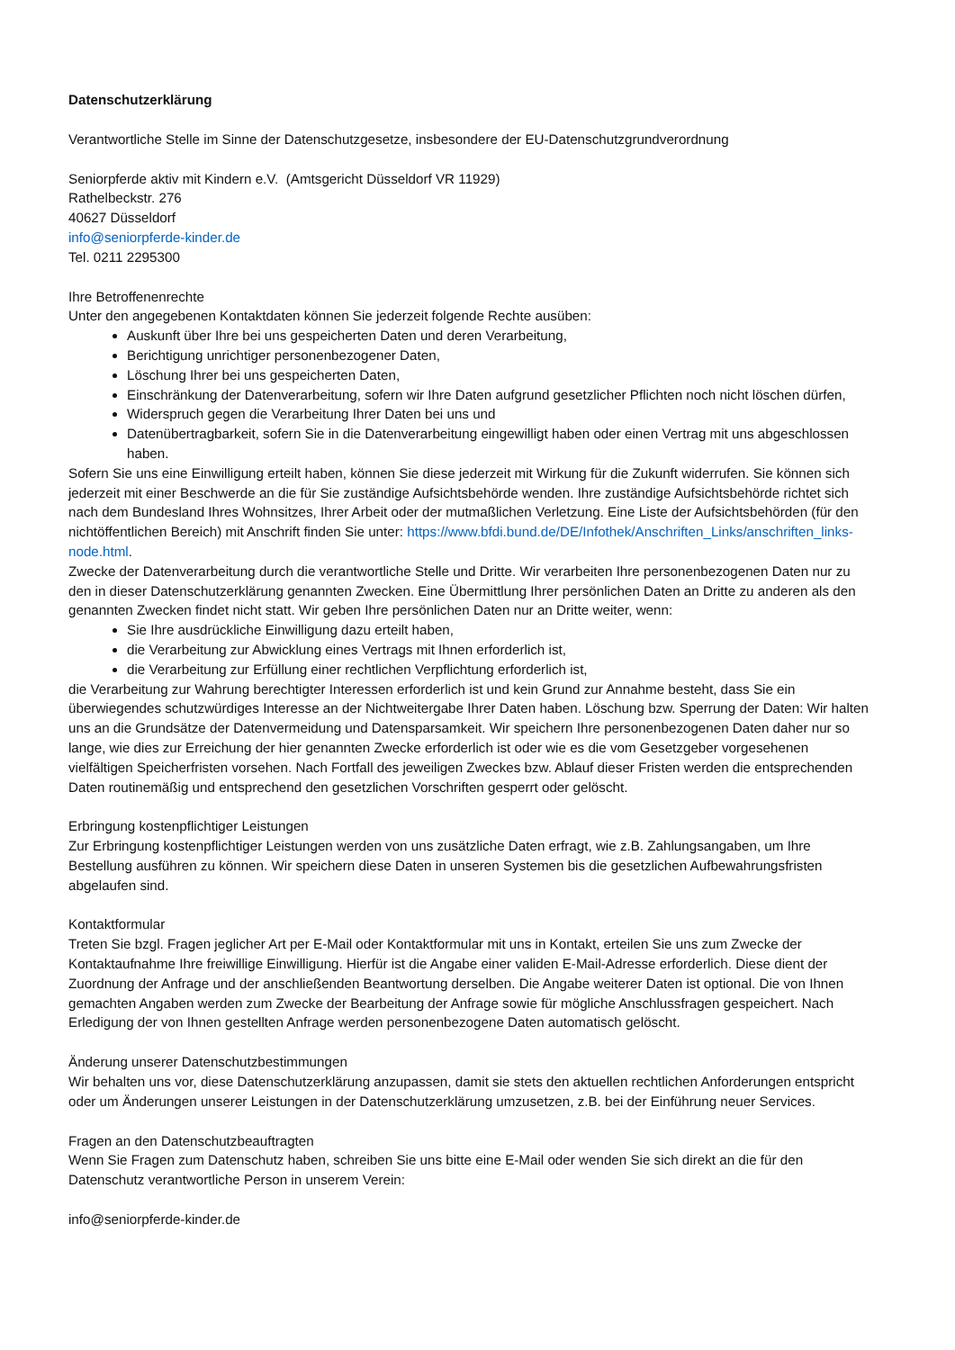Datenschutzerklärung
Verantwortliche Stelle im Sinne der Datenschutzgesetze, insbesondere der EU-Datenschutzgrundverordnung
Seniorpferde aktiv mit Kindern e.V. (Amtsgericht Düsseldorf VR 11929)
Rathelbeckstr. 276
40627 Düsseldorf
info@seniorpferde-kinder.de
Tel. 0211 2295300
Ihre Betroffenenrechte
Unter den angegebenen Kontaktdaten können Sie jederzeit folgende Rechte ausüben:
Auskunft über Ihre bei uns gespeicherten Daten und deren Verarbeitung,
Berichtigung unrichtiger personenbezogener Daten,
Löschung Ihrer bei uns gespeicherten Daten,
Einschränkung der Datenverarbeitung, sofern wir Ihre Daten aufgrund gesetzlicher Pflichten noch nicht löschen dürfen,
Widerspruch gegen die Verarbeitung Ihrer Daten bei uns und
Datenübertragbarkeit, sofern Sie in die Datenverarbeitung eingewilligt haben oder einen Vertrag mit uns abgeschlossen haben.
Sofern Sie uns eine Einwilligung erteilt haben, können Sie diese jederzeit mit Wirkung für die Zukunft widerrufen. Sie können sich jederzeit mit einer Beschwerde an die für Sie zuständige Aufsichtsbehörde wenden. Ihre zuständige Aufsichtsbehörde richtet sich nach dem Bundesland Ihres Wohnsitzes, Ihrer Arbeit oder der mutmaßlichen Verletzung. Eine Liste der Aufsichtsbehörden (für den nichtöffentlichen Bereich) mit Anschrift finden Sie unter: https://www.bfdi.bund.de/DE/Infothek/Anschriften_Links/anschriften_links-node.html.
Zwecke der Datenverarbeitung durch die verantwortliche Stelle und Dritte. Wir verarbeiten Ihre personenbezogenen Daten nur zu den in dieser Datenschutzerklärung genannten Zwecken. Eine Übermittlung Ihrer persönlichen Daten an Dritte zu anderen als den genannten Zwecken findet nicht statt. Wir geben Ihre persönlichen Daten nur an Dritte weiter, wenn:
Sie Ihre ausdrückliche Einwilligung dazu erteilt haben,
die Verarbeitung zur Abwicklung eines Vertrags mit Ihnen erforderlich ist,
die Verarbeitung zur Erfüllung einer rechtlichen Verpflichtung erforderlich ist,
die Verarbeitung zur Wahrung berechtigter Interessen erforderlich ist und kein Grund zur Annahme besteht, dass Sie ein überwiegendes schutzwürdiges Interesse an der Nichtweitergabe Ihrer Daten haben. Löschung bzw. Sperrung der Daten: Wir halten uns an die Grundsätze der Datenvermeidung und Datensparsamkeit. Wir speichern Ihre personenbezogenen Daten daher nur so lange, wie dies zur Erreichung der hier genannten Zwecke erforderlich ist oder wie es die vom Gesetzgeber vorgesehenen vielfältigen Speicherfristen vorsehen. Nach Fortfall des jeweiligen Zweckes bzw. Ablauf dieser Fristen werden die entsprechenden Daten routinemäßig und entsprechend den gesetzlichen Vorschriften gesperrt oder gelöscht.
Erbringung kostenpflichtiger Leistungen
Zur Erbringung kostenpflichtiger Leistungen werden von uns zusätzliche Daten erfragt, wie z.B. Zahlungsangaben, um Ihre Bestellung ausführen zu können. Wir speichern diese Daten in unseren Systemen bis die gesetzlichen Aufbewahrungsfristen abgelaufen sind.
Kontaktformular
Treten Sie bzgl. Fragen jeglicher Art per E-Mail oder Kontaktformular mit uns in Kontakt, erteilen Sie uns zum Zwecke der Kontaktaufnahme Ihre freiwillige Einwilligung. Hierfür ist die Angabe einer validen E-Mail-Adresse erforderlich. Diese dient der Zuordnung der Anfrage und der anschließenden Beantwortung derselben. Die Angabe weiterer Daten ist optional. Die von Ihnen gemachten Angaben werden zum Zwecke der Bearbeitung der Anfrage sowie für mögliche Anschlussfragen gespeichert. Nach Erledigung der von Ihnen gestellten Anfrage werden personenbezogene Daten automatisch gelöscht.
Änderung unserer Datenschutzbestimmungen
Wir behalten uns vor, diese Datenschutzerklärung anzupassen, damit sie stets den aktuellen rechtlichen Anforderungen entspricht oder um Änderungen unserer Leistungen in der Datenschutzerklärung umzusetzen, z.B. bei der Einführung neuer Services.
Fragen an den Datenschutzbeauftragten
Wenn Sie Fragen zum Datenschutz haben, schreiben Sie uns bitte eine E-Mail oder wenden Sie sich direkt an die für den Datenschutz verantwortliche Person in unserem Verein:
info@seniorpferde-kinder.de